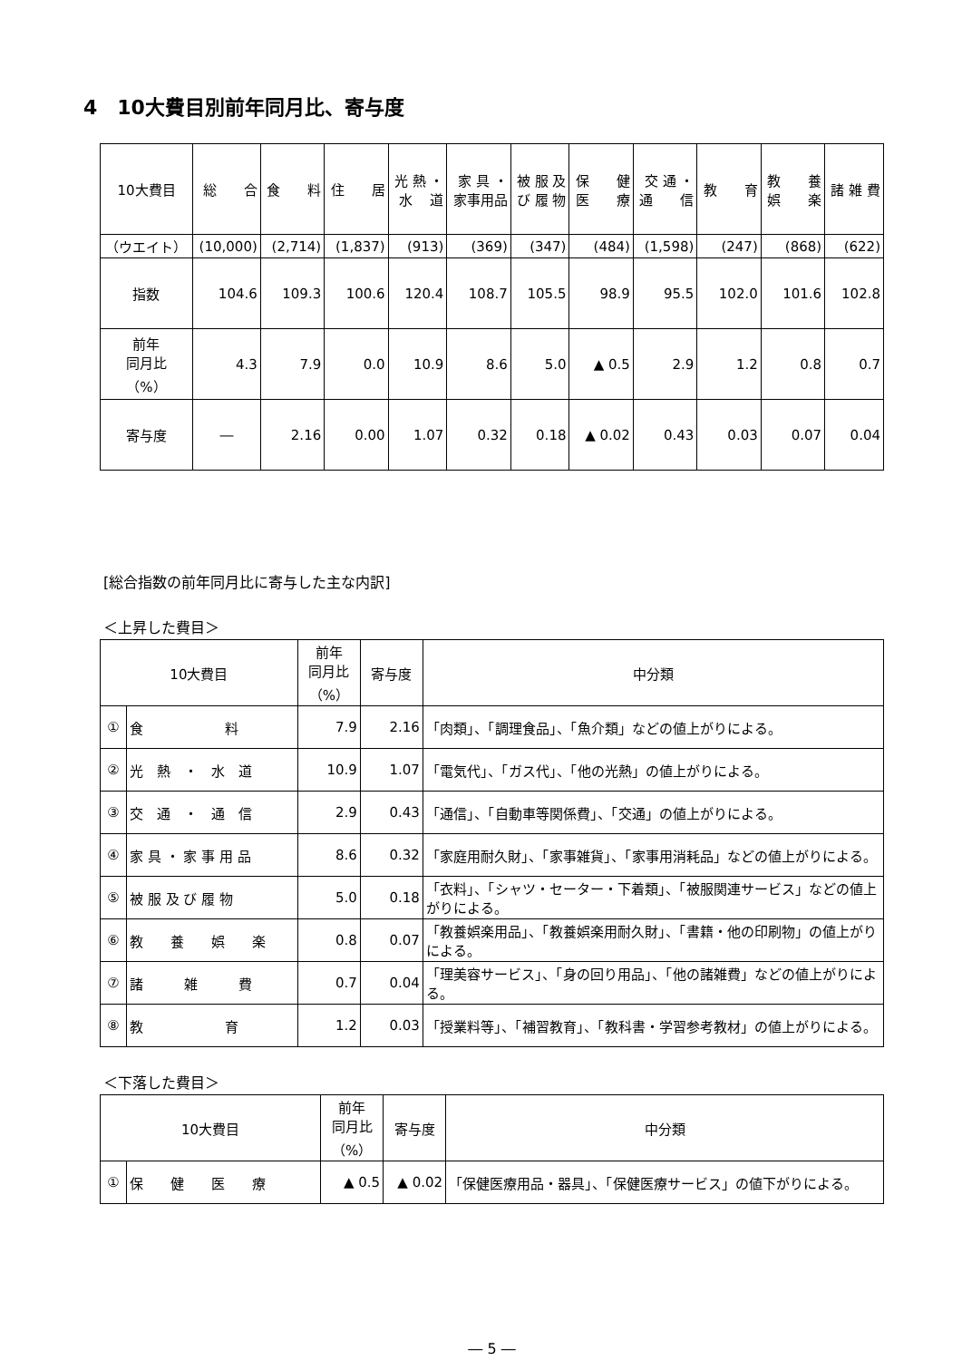4　10大費目別前年同月比、寄与度
| 10大費目 | 総 合 | 食 料 | 住 居 | 光 熱 ・ 水 道 | 家 具 ・ 家事用品 | 被 服 及 び 履 物 | 保 健 医 療 | 交 通 ・ 通 信 | 教 育 | 教 養 娯 楽 | 諸 雑 費 |
| --- | --- | --- | --- | --- | --- | --- | --- | --- | --- | --- | --- |
| （ウエイト） | (10,000) | (2,714) | (1,837) | (913) | (369) | (347) | (484) | (1,598) | (247) | (868) | (622) |
| 指数 | 104.6 | 109.3 | 100.6 | 120.4 | 108.7 | 105.5 | 98.9 | 95.5 | 102.0 | 101.6 | 102.8 |
| 前年 同月比 （%） | 4.3 | 7.9 | 0.0 | 10.9 | 8.6 | 5.0 | ▲ 0.5 | 2.9 | 1.2 | 0.8 | 0.7 |
| 寄与度 | ― | 2.16 | 0.00 | 1.07 | 0.32 | 0.18 | ▲ 0.02 | 0.43 | 0.03 | 0.07 | 0.04 |
[総合指数の前年同月比に寄与した主な内訳]
＜上昇した費目＞
| 10大費目 | | 前年 同月比 （%） | 寄与度 | 中分類 |
| ① | 食 料 | 7.9 | 2.16 | 「肉類」、「調理食品」、「魚介類」などの値上がりによる。 |
| ② | 光 熱 ・ 水 道 | 10.9 | 1.07 | 「電気代」、「ガス代」、「他の光熱」の値上がりによる。 |
| ③ | 交 通 ・ 通 信 | 2.9 | 0.43 | 「通信」、「自動車等関係費」、「交通」の値上がりによる。 |
| ④ | 家 具 ・ 家 事 用 品 | 8.6 | 0.32 | 「家庭用耐久財」、「家事雑貨」、「家事用消耗品」などの値上がりによる。 |
| ⑤ | 被 服 及 び 履 物 | 5.0 | 0.18 | 「衣料」、「シャツ・セーター・下着類」、「被服関連サービス」などの値上がりによる。 |
| ⑥ | 教 養 娯 楽 | 0.8 | 0.07 | 「教養娯楽用品」、「教養娯楽用耐久財」、「書籍・他の印刷物」の値上がりによる。 |
| ⑦ | 諸 雑 費 | 0.7 | 0.04 | 「理美容サービス」、「身の回り用品」、「他の諸雑費」などの値上がりによる。 |
| ⑧ | 教 育 | 1.2 | 0.03 | 「授業料等」、「補習教育」、「教科書・学習参考教材」の値上がりによる。 |
＜下落した費目＞
| 10大費目 | | 前年 同月比 （%） | 寄与度 | 中分類 |
| ① | 保 健 医 療 | ▲ 0.5 | ▲ 0.02 | 「保健医療用品・器具」、「保健医療サービス」の値下がりによる。 |
― 5 ―